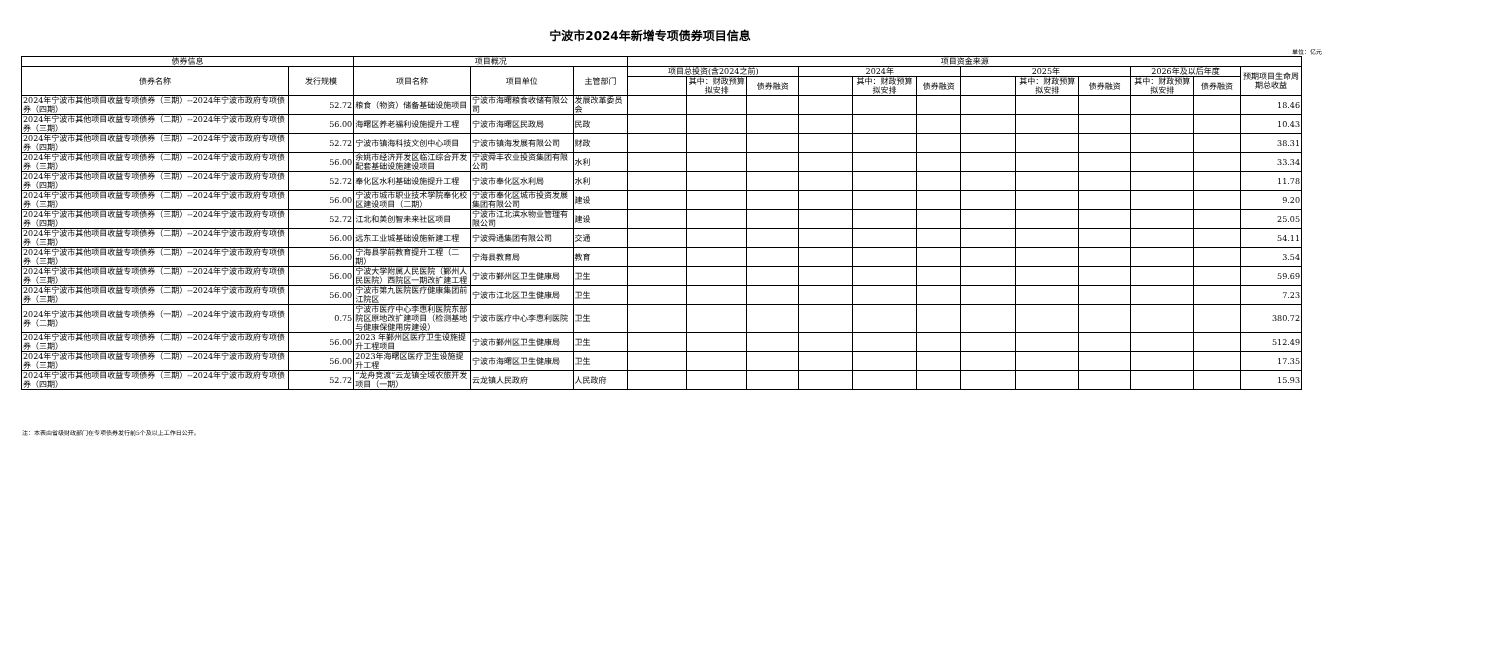宁波市2024年新增专项债券项目信息
单位：亿元
| 债券信息 | | 项目概况 | | | 项目资金来源 | | | | | | | | | | | |
| --- | --- | --- | --- | --- | --- | --- | --- | --- | --- | --- | --- | --- | --- | --- | --- | --- |
| 债券名称 | 发行规模 | 项目名称 | 项目单位 | 主管部门 | 项目总投资(含2024之前) | | | 2024年 | | | 2025年 | | | 2026年及以后年度 | | 预期项目生命周期总收益 |
| | | | | | | 其中：财政预算拟安排 | 债券融资 | | 其中：财政预算拟安排 | 债券融资 | | 其中：财政预算拟安排 | 债券融资 | 其中：财政预算拟安排 | 债券融资 | |
| 2024年宁波市其他项目收益专项债券（三期）--2024年宁波市政府专项债券（四期） | 52.72 | 粮食（物资）储备基础设施项目 | 宁波市海曙粮食收储有限公司 | 发展改革委员会 | | | | | | | | | | | | 18.46 |
| 2024年宁波市其他项目收益专项债券（二期）--2024年宁波市政府专项债券（三期） | 56.00 | 海曙区养老福利设施提升工程 | 宁波市海曙区民政局 | 民政 | | | | | | | | | | | | 10.43 |
| 2024年宁波市其他项目收益专项债券（三期）--2024年宁波市政府专项债券（四期） | 52.72 | 宁波市镇海科技文创中心项目 | 宁波市镇海发展有限公司 | 财政 | | | | | | | | | | | | 38.31 |
| 2024年宁波市其他项目收益专项债券（二期）--2024年宁波市政府专项债券（三期） | 56.00 | 余姚市经济开发区临江综合开发配套基础设施建设项目 | 宁波舜丰农业投资集团有限公司 | 水利 | | | | | | | | | | | | 33.34 |
| 2024年宁波市其他项目收益专项债券（三期）--2024年宁波市政府专项债券（四期） | 52.72 | 奉化区水利基础设施提升工程 | 宁波市奉化区水利局 | 水利 | | | | | | | | | | | | 11.78 |
| 2024年宁波市其他项目收益专项债券（二期）--2024年宁波市政府专项债券（三期） | 56.00 | 宁波市城市职业技术学院奉化校区建设项目（二期） | 宁波市奉化区城市投资发展集团有限公司 | 建设 | | | | | | | | | | | | 9.20 |
| 2024年宁波市其他项目收益专项债券（三期）--2024年宁波市政府专项债券（四期） | 52.72 | 江北和美创智未来社区项目 | 宁波市江北滨水物业管理有限公司 | 建设 | | | | | | | | | | | | 25.05 |
| 2024年宁波市其他项目收益专项债券（二期）--2024年宁波市政府专项债券（三期） | 56.00 | 远东工业城基础设施新建工程 | 宁波舜通集团有限公司 | 交通 | | | | | | | | | | | | 54.11 |
| 2024年宁波市其他项目收益专项债券（二期）--2024年宁波市政府专项债券（三期） | 56.00 | 宁海县学前教育提升工程（二期） | 宁海县教育局 | 教育 | | | | | | | | | | | | 3.54 |
| 2024年宁波市其他项目收益专项债券（二期）--2024年宁波市政府专项债券（三期） | 56.00 | 宁波大学附属人民医院（鄞州人民医院）西院区一期改扩建工程 | 宁波市鄞州区卫生健康局 | 卫生 | | | | | | | | | | | | 59.69 |
| 2024年宁波市其他项目收益专项债券（二期）--2024年宁波市政府专项债券（三期） | 56.00 | 宁波市第九医院医疗健康集团前江院区 | 宁波市江北区卫生健康局 | 卫生 | | | | | | | | | | | | 7.23 |
| 2024年宁波市其他项目收益专项债券（一期）--2024年宁波市政府专项债券（二期） | 0.75 | 宁波市医疗中心李惠利医院东部院区原地改扩建项目（检测基地与健康保健用房建设） | 宁波市医疗中心李惠利医院 | 卫生 | | | | | | | | | | | | 380.72 |
| 2024年宁波市其他项目收益专项债券（二期）--2024年宁波市政府专项债券（三期） | 56.00 | 2023 年鄞州区医疗卫生设施提升工程项目 | 宁波市鄞州区卫生健康局 | 卫生 | | | | | | | | | | | | 512.49 |
| 2024年宁波市其他项目收益专项债券（二期）--2024年宁波市政府专项债券（三期） | 56.00 | 2023年海曙区医疗卫生设施提升工程 | 宁波市海曙区卫生健康局 | 卫生 | | | | | | | | | | | | 17.35 |
| 2024年宁波市其他项目收益专项债券（三期）--2024年宁波市政府专项债券（四期） | 52.72 | “龙舟竞渡”云龙镇全域农旅开发项目（一期） | 云龙镇人民政府 | 人民政府 | | | | | | | | | | | | 15.93 |
注：本表由省级财政部门在专项债券发行前5个及以上工作日公开。